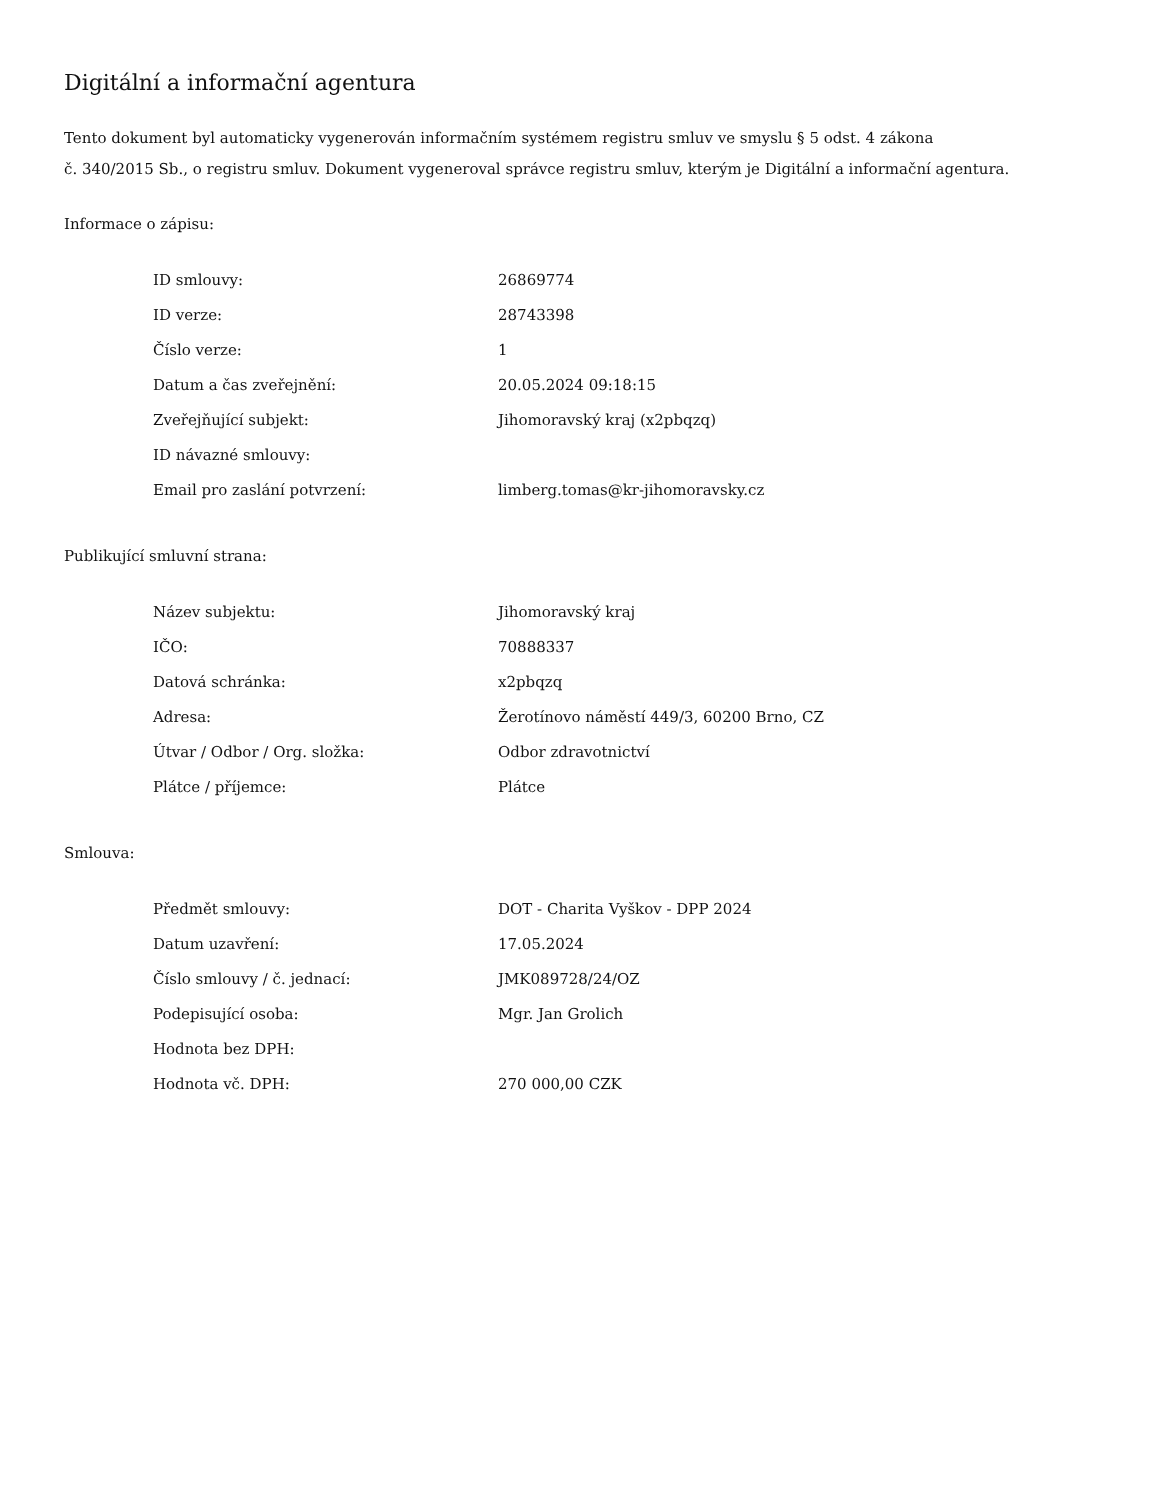Digitální a informační agentura
Tento dokument byl automaticky vygenerován informačním systémem registru smluv ve smyslu § 5 odst. 4 zákona
č. 340/2015 Sb., o registru smluv. Dokument vygeneroval správce registru smluv, kterým je Digitální a informační agentura.
Informace o zápisu:
| ID smlouvy: | 26869774 |
| ID verze: | 28743398 |
| Číslo verze: | 1 |
| Datum a čas zveřejnění: | 20.05.2024 09:18:15 |
| Zveřejňující subjekt: | Jihomoravský kraj (x2pbqzq) |
| ID návazné smlouvy: | |
| Email pro zaslání potvrzení: | limberg.tomas@kr-jihomoravsky.cz |
Publikující smluvní strana:
| Název subjektu: | Jihomoravský kraj |
| IČO: | 70888337 |
| Datová schránka: | x2pbqzq |
| Adresa: | Žerotínovo náměstí 449/3, 60200 Brno, CZ |
| Útvar / Odbor / Org. složka: | Odbor zdravotnictví |
| Plátce / příjemce: | Plátce |
Smlouva:
| Předmět smlouvy: | DOT - Charita Vyškov - DPP 2024 |
| Datum uzavření: | 17.05.2024 |
| Číslo smlouvy / č. jednací: | JMK089728/24/OZ |
| Podepisující osoba: | Mgr. Jan Grolich |
| Hodnota bez DPH: | |
| Hodnota vč. DPH: | 270 000,00 CZK |